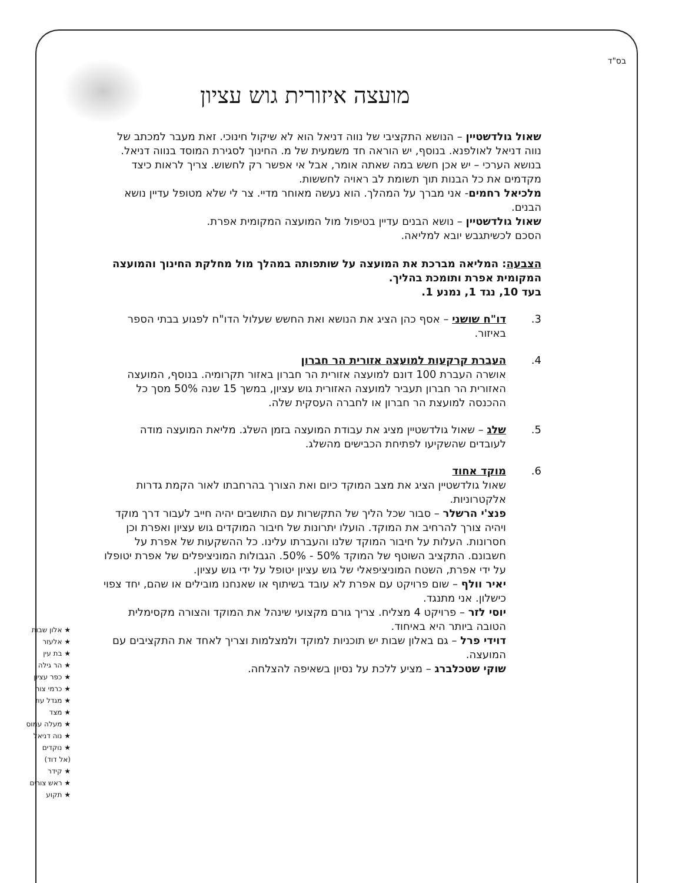בס"ד
מועצה איזורית גוש עציון
שאול גולדשטיין – הנושא התקציבי של נווה דניאל הוא לא שיקול חינוכי. זאת מעבר למכתב של נווה דניאל לאולפנא. בנוסף, יש הוראה חד משמעית של מ. החינוך לסגירת המוסד בנווה דניאל. בנושא הערכי – יש אכן חשש במה שאתה אומר, אבל אי אפשר רק לחשוש. צריך לראות כיצד מקדמים את כל הבנות תוך תשומת לב ראויה לחששות.
מלכיאל רחמים- אני מברך על המהלך. הוא נעשה מאוחר מדיי. צר לי שלא מטופל עדיין נושא הבנים.
שאול גולדשטיין – נושא הבנים עדיין בטיפול מול המועצה המקומית אפרת.
הסכם לכשיתגבש יובא למליאה.
הצבעה: המליאה מברכת את המועצה על שותפותה במהלך מול מחלקת החינוך והמועצה המקומית אפרת ותומכת בהליך.
בעד 10, נגד 1, נמנע 1.
3. דו"ח שושני – אסף כהן הציג את הנושא ואת החשש שעלול הדו"ח לפגוע בבתי הספר באיזור.
4. העברת קרקעות למועצה אזורית הר חברון
אושרה העברת 100 דונם למועצה אזורית הר חברון באזור תקרומיה. בנוסף, המועצה האזורית הר חברון תעביר למועצה האזורית גוש עציון, במשך 15 שנה 50% מסך כל ההכנסה למועצת הר חברון או לחברה העסקית שלה.
5. שלג – שאול גולדשטיין מציג את עבודת המועצה בזמן השלג. מליאת המועצה מודה לעובדים שהשקיעו לפתיחת הכבישים מהשלג.
6. מוקד אחוד
שאול גולדשטיין הציג את מצב המוקד כיום ואת הצורך בהרחבתו לאור הקמת גדרות אלקטרוניות.
פנצ'י הרשלר – סבור שכל הליך של התקשרות עם התושבים יהיה חייב לעבור דרך מוקד ויהיה צורך להרחיב את המוקד. הועלו יתרונות של חיבור המוקדים גוש עציון ואפרת וכן חסרונות. העלות על חיבור המוקד שלנו והעברתו עלינו. כל ההשקעות של אפרת על חשבונם. התקציב השוטף של המוקד 50% - 50%. הגבולות המוניציפלים של אפרת יטופלו על ידי אפרת, השטח המוניציפאלי של גוש עציון יטופל על ידי גוש עציון.
יאיר וולף – שום פרויקט עם אפרת לא עובד בשיתוף או שאנחנו מובילים או שהם, יחד צפוי כישלון. אני מתנגד.
יוסי לזר – פרויקט 4 מצליח. צריך גורם מקצועי שינהל את המוקד והצורה מקסימלית הטובה ביותר היא באיחוד.
דוידי פרל – גם באלון שבות יש תוכניות למוקד ולמצלמות וצריך לאחד את התקציבים עם המועצה.
שוקי שטכלברג – מציע ללכת על נסיון בשאיפה להצלחה.
★ אלון שבות
★ אלעזר
★ בת עין
★ הר גילה
★ כפר עציון
★ כרמי צור
★ מגדל עוז
★ מצד
★ מעלה עמוס
★ נוה דניאל
★ נוקדים
(אל דוד)
★ קידר
★ ראש צורים
★ תקוע